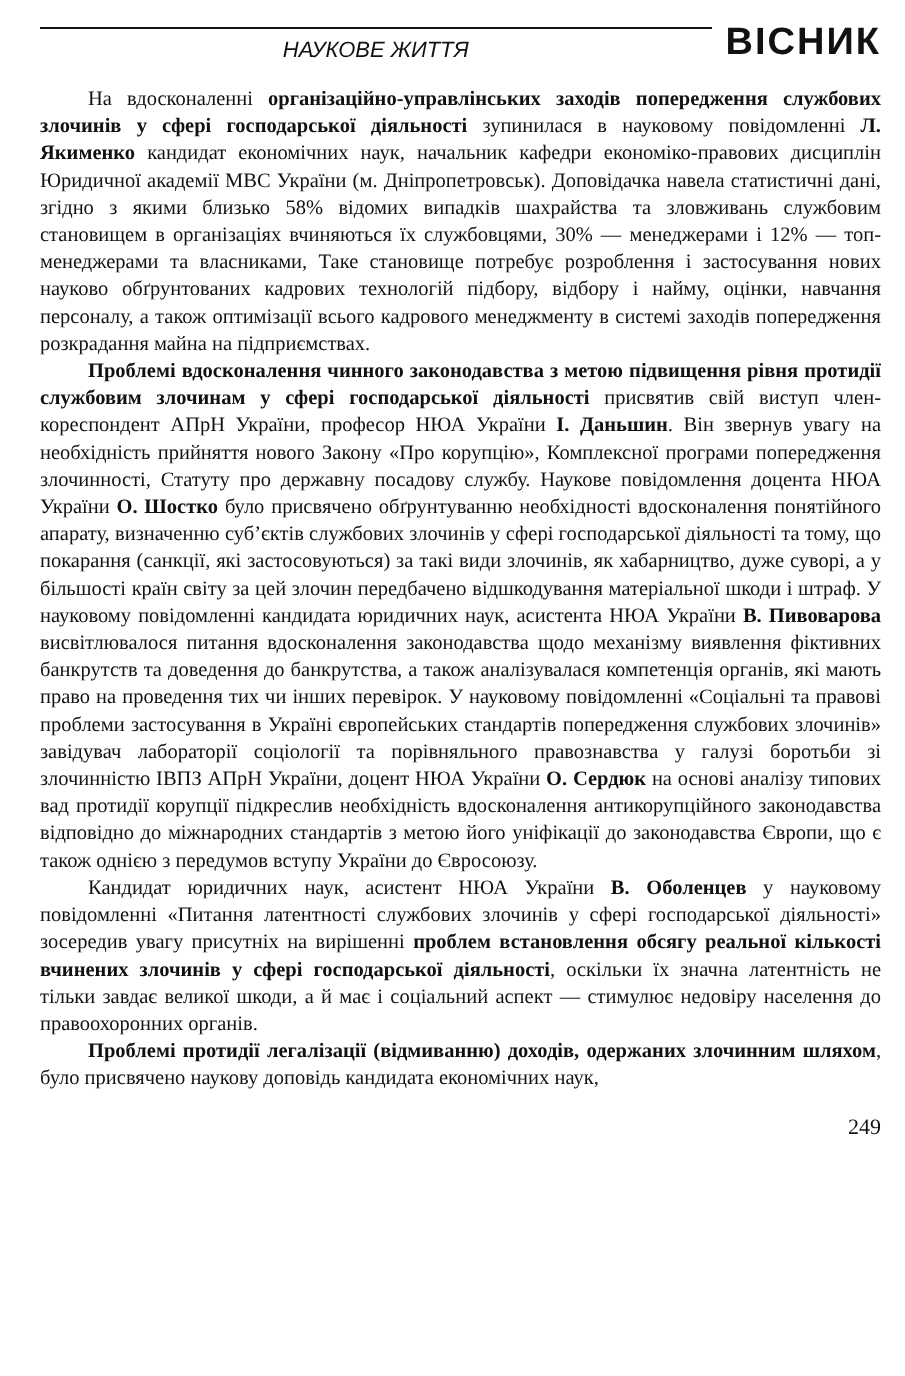НАУКОВЕ ЖИТТЯ
ВІСНИК
На вдосконаленні організаційно-управлінських заходів попередження службових злочинів у сфері господарської діяльності зупинилася в науковому повідомленні Л. Якименко кандидат економічних наук, начальник кафедри економіко-правових дисциплін Юридичної академії МВС України (м. Дніпропетровськ). Доповідачка навела статистичні дані, згідно з якими близько 58% відомих випадків шахрайства та зловживань службовим становищем в організаціях вчиняються їх службовцями, 30% — менеджерами і 12% — топ-менеджерами та власниками, Таке становище потребує розроблення і застосування нових науково обґрунтованих кадрових технологій підбору, відбору і найму, оцінки, навчання персоналу, а також оптимізації всього кадрового менеджменту в системі заходів попередження розкрадання майна на підприємствах.
Проблемі вдосконалення чинного законодавства з метою підвищення рівня протидії службовим злочинам у сфері господарської діяльності присвятив свій виступ член-кореспондент АПрН України, професор НЮА України І. Даньшин. Він звернув увагу на необхідність прийняття нового Закону «Про корупцію», Комплексної програми попередження злочинності, Статуту про державну посадову службу. Наукове повідомлення доцента НЮА України О. Шостко було присвячено обґрунтуванню необхідності вдосконалення понятійного апарату, визначенню суб’єктів службових злочинів у сфері господарської діяльності та тому, що покарання (санкції, які застосовуються) за такі види злочинів, як хабарництво, дуже суворі, а у більшості країн світу за цей злочин передбачено відшкодування матеріальної шкоди і штраф. У науковому повідомленні кандидата юридичних наук, асистента НЮА України В. Пивоварова висвітлювалося питання вдосконалення законодавства щодо механізму виявлення фіктивних банкрутств та доведення до банкрутства, а також аналізувалася компетенція органів, які мають право на проведення тих чи інших перевірок. У науковому повідомленні «Соціальні та правові проблеми застосування в Україні європейських стандартів попередження службових злочинів» завідувач лабораторії соціології та порівняльного правознавства у галузі боротьби зі злочинністю ІВПЗ АПрН України, доцент НЮА України О. Сердюк на основі аналізу типових вад протидії корупції підкреслив необхідність вдосконалення антикорупційного законодавства відповідно до міжнародних стандартів з метою його уніфікації до законодавства Європи, що є також однією з передумов вступу України до Євросоюзу.
Кандидат юридичних наук, асистент НЮА України В. Оболенцев у науковому повідомленні «Питання латентності службових злочинів у сфері господарської діяльності» зосередив увагу присутніх на вирішенні проблем встановлення обсягу реальної кількості вчинених злочинів у сфері господарської діяльності, оскільки їх значна латентність не тільки завдає великої шкоди, а й має і соціальний аспект — стимулює недовіру населення до правоохоронних органів.
Проблемі протидії легалізації (відмиванню) доходів, одержаних злочинним шляхом, було присвячено наукову доповідь кандидата економічних наук,
249